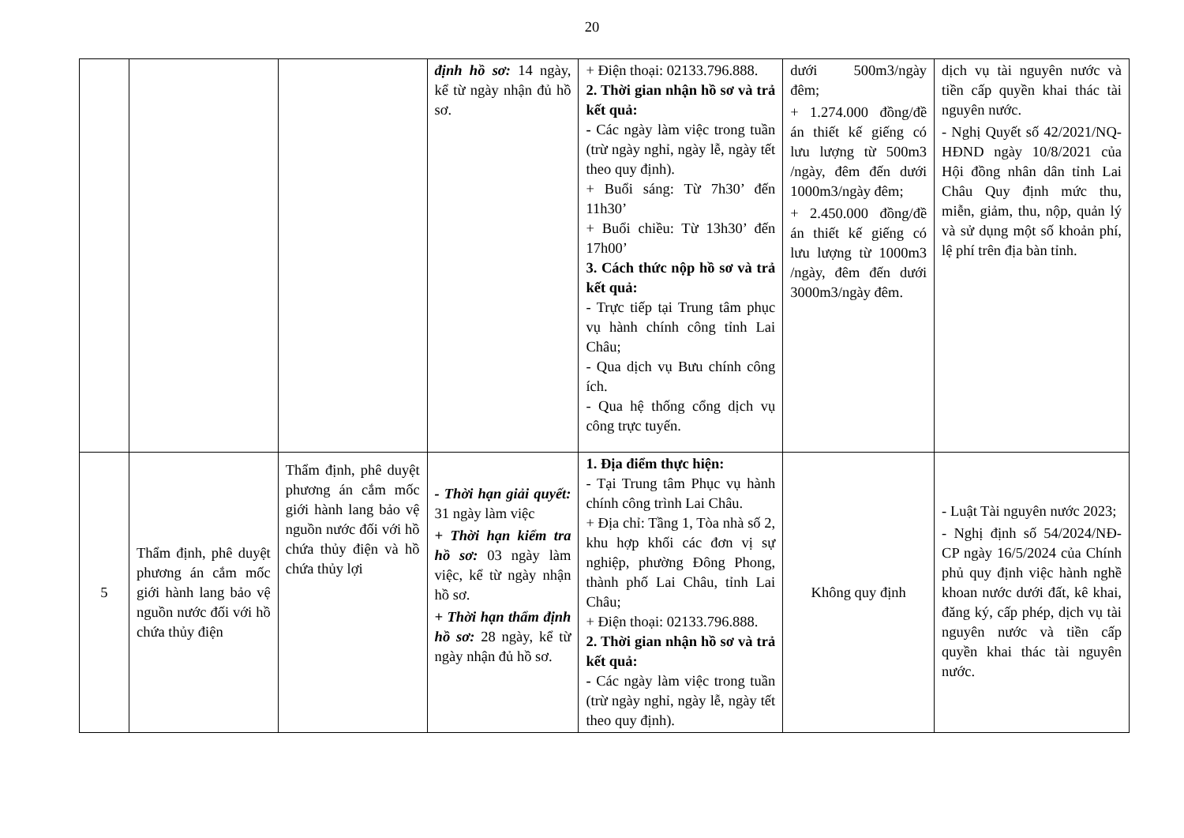20
| | | | định hồ sơ: 14 ngày, kể từ ngày nhận đủ hồ sơ. | + Điện thoại: 02133.796.888. 2. Thời gian nhận hồ sơ và trả kết quả: - Các ngày làm việc trong tuần (trừ ngày nghỉ, ngày lễ, ngày tết theo quy định). + Buổi sáng: Từ 7h30’ đến 11h30’ + Buổi chiều: Từ 13h30’ đến 17h00’ 3. Cách thức nộp hồ sơ và trả kết quả: - Trực tiếp tại Trung tâm phục vụ hành chính công tỉnh Lai Châu; - Qua dịch vụ Bưu chính công ích. - Qua hệ thống cổng dịch vụ công trực tuyến. | dưới 500m3/ngày đêm; + 1.274.000 đồng/đề án thiết kế giếng có lưu lượng từ 500m3 /ngày, đêm đến dưới 1000m3/ngày đêm; + 2.450.000 đồng/đề án thiết kế giếng có lưu lượng từ 1000m3 /ngày, đêm đến dưới 3000m3/ngày đêm. | dịch vụ tài nguyên nước và tiền cấp quyền khai thác tài nguyên nước. - Nghị Quyết số 42/2021/NQ-HĐND ngày 10/8/2021 của Hội đồng nhân dân tỉnh Lai Châu Quy định mức thu, miễn, giảm, thu, nộp, quản lý và sử dụng một số khoản phí, lệ phí trên địa bàn tỉnh. |
| 5 | Thẩm định, phê duyệt phương án cắm mốc giới hành lang bảo vệ nguồn nước đối với hồ chứa thủy điện | Thẩm định, phê duyệt phương án cắm mốc giới hành lang bảo vệ nguồn nước đối với hồ chứa thủy điện và hồ chứa thủy lợi | - Thời hạn giải quyết: 31 ngày làm việc + Thời hạn kiểm tra hồ sơ: 03 ngày làm việc, kể từ ngày nhận hồ sơ. + Thời hạn thẩm định hồ sơ: 28 ngày, kể từ ngày nhận đủ hồ sơ. | 1. Địa điểm thực hiện: - Tại Trung tâm Phục vụ hành chính công trình Lai Châu. + Địa chỉ: Tầng 1, Tòa nhà số 2, khu hợp khối các đơn vị sự nghiệp, phường Đông Phong, thành phố Lai Châu, tỉnh Lai Châu; + Điện thoại: 02133.796.888. 2. Thời gian nhận hồ sơ và trả kết quả: - Các ngày làm việc trong tuần (trừ ngày nghỉ, ngày lễ, ngày tết theo quy định). | Không quy định | - Luật Tài nguyên nước 2023; - Nghị định số 54/2024/NĐ-CP ngày 16/5/2024 của Chính phủ quy định việc hành nghề khoan nước dưới đất, kê khai, đăng ký, cấp phép, dịch vụ tài nguyên nước và tiền cấp quyền khai thác tài nguyên nước. |